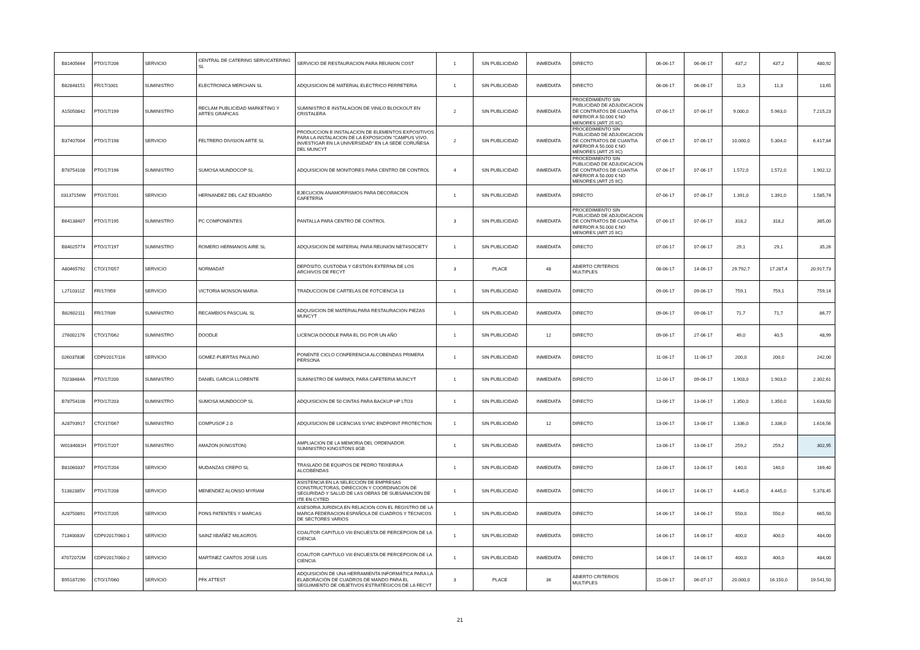| B81405664 | PTO/17/206 | SERVICIO | CENTRAL DE CATERING SERVICATERING SL | SERVICIO DE RESTAURACION PARA REUNION COST | 1 | SIN PUBLICIDAD | INMEDIATA | DIRECTO | 06-06-17 | 06-06-17 | 437,2 | 437,2 | 480,92 |
| B82848151 | FR/17/1001 | SUMINISTRO | ELECTRONICA MERCHAN SL | ADQUISICION DE MATERIAL ELECTRICO FERRETERIA | 1 | SIN PUBLICIDAD | INMEDIATA | DIRECTO | 06-06-17 | 06-06-17 | 11,3 | 11,3 | 13,65 |
| A15050842 | PTO/17/199 | SUMINISTRO | RECLAM PUBLICIDAD MARKETING Y ARTES GRAFICAS | SUMINISTRO E INSTALACION DE VINILO BLOCKOUT EN CRISTALERA | 2 | SIN PUBLICIDAD | INMEDIATA | PROCEDIMIENTO SIN PUBLICIDAD DE ADJUDICACION DE CONTRATOS DE CUANTIA INFERIOR A 50.000 € NO MENORES (ART 25 IIC) | 07-06-17 | 07-06-17 | 9.000,0 | 5.963,0 | 7.215,23 |
| B37407004 | PTO/17/198 | SERVICIO | FELTRERO DIVISION ARTE SL | PRODUCCION E INSTALACION DE ELEMENTOS EXPOSITIVOS PARA LA INSTALACION DE LA EXPOSICION "CAMPUS VIVO. INVESTIGAR EN LA UNIVERSIDAD" EN LA SEDE CORUÑESA DEL MUNCYT | 2 | SIN PUBLICIDAD | INMEDIATA | PROCEDIMIENTO SIN PUBLICIDAD DE ADJUDICACION DE CONTRATOS DE CUANTIA INFERIOR A 50.000 € NO MENORES (ART 25 IIC) | 07-06-17 | 07-06-17 | 10.000,0 | 5.304,0 | 6.417,84 |
| B78754108 | PTO/17/196 | SUMINISTRO | SUMOSA MUNDOCOP SL | ADQUISICION DE MONITORES PARA CENTRO DE CONTROL | 4 | SIN PUBLICIDAD | INMEDIATA | PROCEDIMIENTO SIN PUBLICIDAD DE ADJUDICACION DE CONTRATOS DE CUANTIA INFERIOR A 50.000 € NO MENORES (ART 25 IIC) | 07-06-17 | 07-06-17 | 1.572,0 | 1.572,0 | 1.902,12 |
| 03137156W | PTO/17/201 | SERVICIO | HERNANDEZ DEL CAZ EDUARDO | EJECUCION ANAMORFISMOS PARA DECORACION CAFETERIA | 1 | SIN PUBLICIDAD | INMEDIATA | DIRECTO | 07-06-17 | 07-06-17 | 1.391,0 | 1.391,0 | 1.585,74 |
| B64138407 | PTO/17/195 | SUMINISTRO | PC COMPONENTES | PANTALLA PARA CENTRO DE CONTROL | 3 | SIN PUBLICIDAD | INMEDIATA | PROCEDIMIENTO SIN PUBLICIDAD DE ADJUDICACION DE CONTRATOS DE CUANTIA INFERIOR A 50.000 € NO MENORES (ART 25 IIC) | 07-06-17 | 07-06-17 | 318,2 | 318,2 | 385,00 |
| B84025774 | PTO/17/197 | SUMINISTRO | ROMERO HERMANOS AIRE SL | ADQUISICION DE MATERIAL PARA REUNION NET4SOCIETY | 1 | SIN PUBLICIDAD | INMEDIATA | DIRECTO | 07-06-17 | 07-06-17 | 29,1 | 29,1 | 35,26 |
| A80465792 | CTO/17/057 | SERVICIO | NORMADAT | DEPÓSITO, CUSTODIA Y GESTIÓN EXTERNA DE LOS ARCHIVOS DE FECYT | 3 | PLACE | 48 | ABIERTO CRITERIOS MULTIPLES | 08-06-17 | 14-06-17 | 29.792,7 | 17.287,4 | 20.917,73 |
| L2710311Z | FR/17/959 | SERVICIO | VICTORIA MONSON MARIA | TRADUCCION DE CARTELAS DE FOTCIENCIA 13 | 1 | SIN PUBLICIDAD | INMEDIATA | DIRECTO | 09-06-17 | 09-06-17 | 759,1 | 759,1 | 759,14 |
| B82602111 | FR/17/939 | SUMINISTRO | RECAMBIOS PASCUAL SL | ADQUSICION DE MATERIALPARA RESTAURACION PIEZAS MUNCYT | 1 | SIN PUBLICIDAD | INMEDIATA | DIRECTO | 09-06-17 | 09-06-17 | 71,7 | 71,7 | 86,77 |
| 276002176 | CTO/17/062 | SUMINISTRO | DOODLE | LICENCIA DOODLE PARA EL DG POR UN AÑO | 1 | SIN PUBLICIDAD | 12 | DIRECTO | 09-06-17 | 27-06-17 | 49,0 | 40,5 | 48,99 |
| 02603783E | CDPI/2017/116 | SERVICIO | GOMEZ-PUERTAS PAULINO | PONENTE CICLO CONFERENCIA ALCOBENDAS PRIMERA PERSONA | 1 | SIN PUBLICIDAD | INMEDIATA | DIRECTO | 11-06-17 | 11-06-17 | 200,0 | 200,0 | 242,00 |
| 70238484A | PTO/17/200 | SUMINISTRO | DANIEL GARCIA LLORENTE | SUMINISTRO DE MARMOL PARA CAFETERIA MUNCYT | 1 | SIN PUBLICIDAD | INMEDIATA | DIRECTO | 12-06-17 | 09-06-17 | 1.903,0 | 1.903,0 | 2.302,61 |
| B78754108 | PTO/17/203 | SUMINISTRO | SUMOSA MUNDOCOP SL | ADQUISICION DE 50 CINTAS PARA BACKUP HP LTO3 | 1 | SIN PUBLICIDAD | INMEDIATA | DIRECTO | 13-06-17 | 13-06-17 | 1.350,0 | 1.350,0 | 1.633,50 |
| A28793917 | CTO/17/067 | SUMINISTRO | COMPUSOF 2.0 | ADQUISICION DE LICENCIAS SYMC ENDPOINT PROTECTION | 1 | SIN PUBLICIDAD | 12 | DIRECTO | 13-06-17 | 13-06-17 | 1.336,0 | 1.336,0 | 1.616,56 |
| W0184081H | PTO/17/207 | SUMINISTRO | AMAZON (KINGSTON) | AMPLIACION DE LA MEMORIA DEL ORDENADOR. SUMINISTRO KINGSTONS 8GB | 1 | SIN PUBLICIDAD | INMEDIATA | DIRECTO | 13-06-17 | 13-06-17 | 259,2 | 259,2 | 302,95 |
| B81060337 | PTO/17/204 | SERVICIO | MUDANZAS CREPO SL | TRASLADO DE EQUIPOS DE PEDRO TEIXEIRA A ALCOBENDAS | 1 | SIN PUBLICIDAD | INMEDIATA | DIRECTO | 13-06-17 | 13-06-17 | 140,0 | 140,0 | 169,40 |
| 51382385V | PTO/17/208 | SERVICIO | MENENDEZ ALONSO MYRIAM | ASISTENCIA EN LA SELECCIÓN DE EMPRESAS CONSTRUCTORAS, DIRECCION Y COORDINACION DE SEGURIDAD Y SALUD DE LAS OBRAS DE SUBSANACION DE ITE EN CYTED | 1 | SIN PUBLICIDAD | INMEDIATA | DIRECTO | 14-06-17 | 14-06-17 | 4.445,0 | 4.445,0 | 5.378,45 |
| A28750891 | PTO/17/205 | SERVICIO | PONS PATENTES Y MARCAS | ASESORIA JURIDICA EN RELACION CON EL REGISTRO DE LA MARCA FEDERACION ESPAÑOLA DE CUADROS Y TECNICOS DE SECTORES VARIOS | 1 | SIN PUBLICIDAD | INMEDIATA | DIRECTO | 14-06-17 | 14-06-17 | 550,0 | 550,0 | 665,50 |
| 71340083V | CDPI/2017/060-1 | SERVICIO | SAINZ IIBAÑEZ MILAGROS | COAUTOR CAPITULO VIII ENCUESTA DE PERCEPCION DE LA CIENCIA | 1 | SIN PUBLICIDAD | INMEDIATA | DIRECTO | 14-06-17 | 14-06-17 | 400,0 | 400,0 | 484,00 |
| 47072072M | CDPI/2017/060-2 | SERVICIO | MARTINEZ CANTOS JOSE LUIS | COAUTOR CAPITULO VIII ENCUESTA DE PERCEPCION DE LA CIENCIA | 1 | SIN PUBLICIDAD | INMEDIATA | DIRECTO | 14-06-17 | 14-06-17 | 400,0 | 400,0 | 484,00 |
| B95187290 | CTO/17/060 | SERVICIO | PFK ATTEST | ADQUISICIÓN DE UNA HERRAMIENTA INFORMÁTICA PARA LA ELABORACIÓN DE CUADROS DE MANDO PARA EL SEGUIMIENTO DE OBJETIVOS ESTRATÉGICOS DE LA FECYT | 3 | PLACE | 36 | ABIERTO CRITERIOS MULTIPLES | 15-06-17 | 06-07-17 | 20.000,0 | 16.150,0 | 19.541,50 |
21